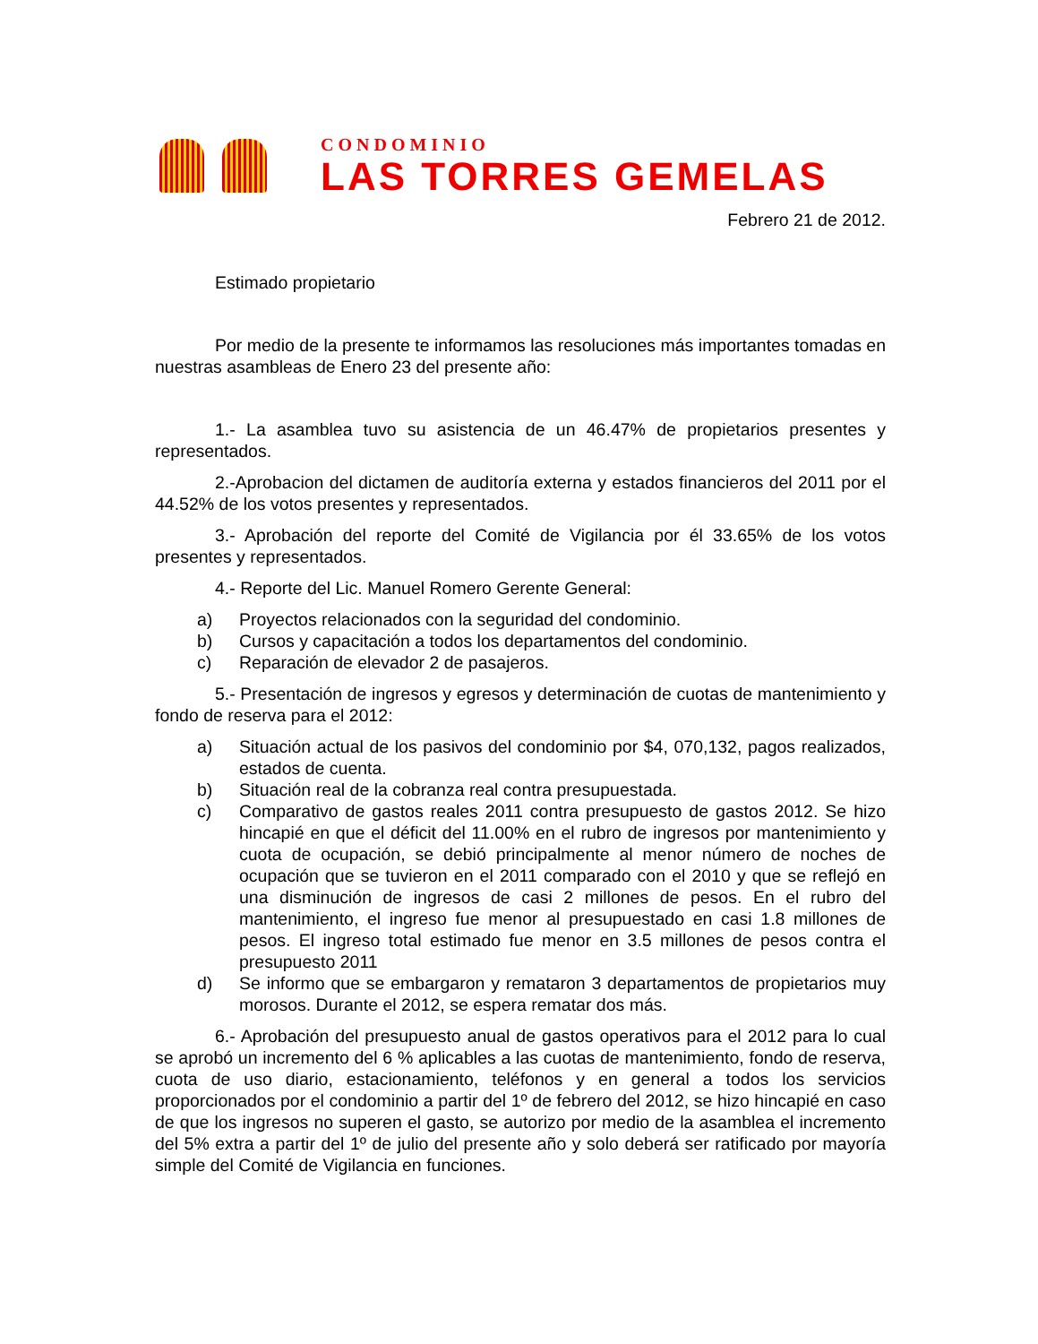CONDOMINIO
LAS TORRES GEMELAS
Febrero 21 de 2012.
Estimado propietario
Por medio de la presente te informamos las resoluciones más importantes tomadas en nuestras asambleas de Enero 23 del presente año:
1.- La asamblea tuvo su asistencia de un 46.47% de propietarios presentes y representados.
2.-Aprobacion del dictamen de auditoría externa y estados financieros del 2011 por el 44.52% de los votos presentes y representados.
3.- Aprobación del reporte del Comité de Vigilancia por él 33.65% de los votos presentes y representados.
4.- Reporte del Lic. Manuel Romero Gerente General:
a) Proyectos relacionados con la seguridad del condominio.
b) Cursos y capacitación a todos los departamentos del condominio.
c) Reparación de elevador 2 de pasajeros.
5.- Presentación de ingresos y egresos y determinación de cuotas de mantenimiento y fondo de reserva para el 2012:
a) Situación actual de los pasivos del condominio por $4, 070,132, pagos realizados, estados de cuenta.
b) Situación real de la cobranza real contra presupuestada.
c) Comparativo de gastos reales 2011 contra presupuesto de gastos 2012. Se hizo hincapié en que el déficit del 11.00% en el rubro de ingresos por mantenimiento y cuota de ocupación, se debió principalmente al menor número de noches de ocupación que se tuvieron en el 2011 comparado con el 2010 y que se reflejó en una disminución de ingresos de casi 2 millones de pesos. En el rubro del mantenimiento, el ingreso fue menor al presupuestado en casi 1.8 millones de pesos. El ingreso total estimado fue menor en 3.5 millones de pesos contra el presupuesto 2011
d) Se informo que se embargaron y remataron 3 departamentos de propietarios muy morosos. Durante el 2012, se espera rematar dos más.
6.- Aprobación del presupuesto anual de gastos operativos para el 2012 para lo cual se aprobó un incremento del 6 % aplicables a las cuotas de mantenimiento, fondo de reserva, cuota de uso diario, estacionamiento, teléfonos y en general a todos los servicios proporcionados por el condominio a partir del 1º de febrero del 2012, se hizo hincapié en caso de que los ingresos no superen el gasto, se autorizo por medio de la asamblea el incremento del 5% extra a partir del 1º de julio del presente año y solo deberá ser ratificado por mayoría simple del Comité de Vigilancia en funciones.